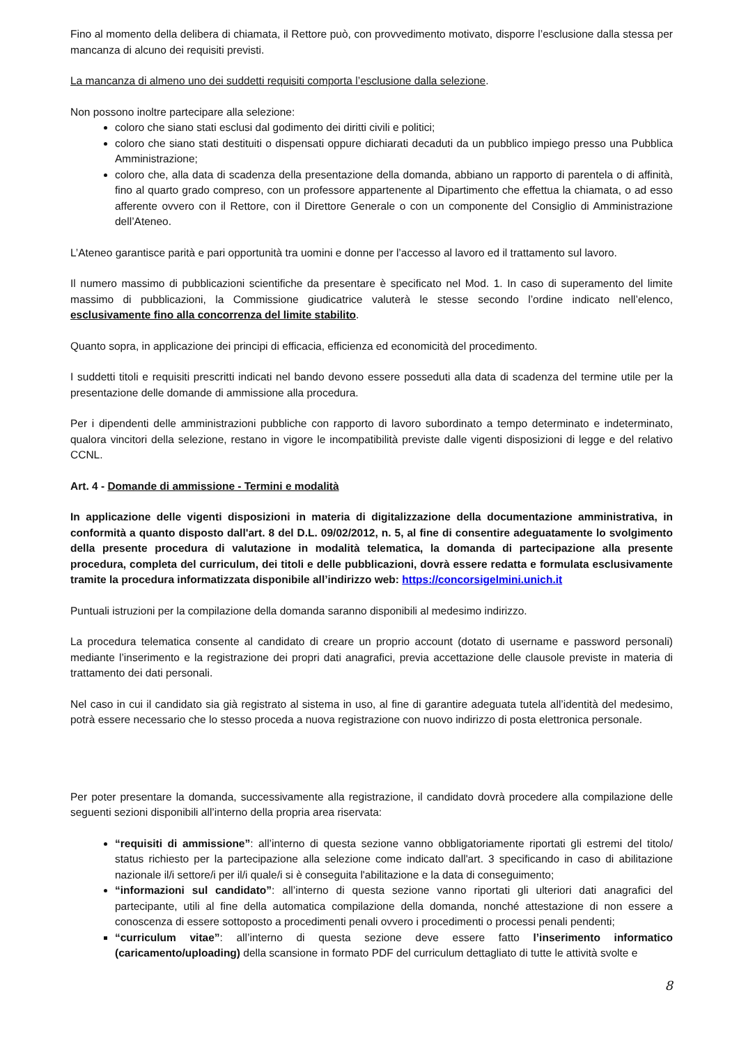Fino al momento della delibera di chiamata, il Rettore può, con provvedimento motivato, disporre l’esclusione dalla stessa per mancanza di alcuno dei requisiti previsti.
La mancanza di almeno uno dei suddetti requisiti comporta l’esclusione dalla selezione.
Non possono inoltre partecipare alla selezione:
coloro che siano stati esclusi dal godimento dei diritti civili e politici;
coloro che siano stati destituiti o dispensati oppure dichiarati decaduti da un pubblico impiego presso una Pubblica Amministrazione;
coloro che, alla data di scadenza della presentazione della domanda, abbiano un rapporto di parentela o di affinità, fino al quarto grado compreso, con un professore appartenente al Dipartimento che effettua la chiamata, o ad esso afferente ovvero con il Rettore, con il Direttore Generale o con un componente del Consiglio di Amministrazione dell’Ateneo.
L’Ateneo garantisce parità e pari opportunità tra uomini e donne per l’accesso al lavoro ed il trattamento sul lavoro.
Il numero massimo di pubblicazioni scientifiche da presentare è specificato nel Mod. 1. In caso di superamento del limite massimo di pubblicazioni, la Commissione giudicatrice valuterà le stesse secondo l’ordine indicato nell’elenco, esclusivamente fino alla concorrenza del limite stabilito.
Quanto sopra, in applicazione dei principi di efficacia, efficienza ed economicità del procedimento.
I suddetti titoli e requisiti prescritti indicati nel bando devono essere posseduti alla data di scadenza del termine utile per la presentazione delle domande di ammissione alla procedura.
Per i dipendenti delle amministrazioni pubbliche con rapporto di lavoro subordinato a tempo determinato e indeterminato, qualora vincitori della selezione, restano in vigore le incompatibilità previste dalle vigenti disposizioni di legge e del relativo CCNL.
Art. 4 - Domande di ammissione - Termini e modalità
In applicazione delle vigenti disposizioni in materia di digitalizzazione della documentazione amministrativa, in conformità a quanto disposto dall'art. 8 del D.L. 09/02/2012, n. 5, al fine di consentire adeguatamente lo svolgimento della presente procedura di valutazione in modalità telematica, la domanda di partecipazione alla presente procedura, completa del curriculum, dei titoli e delle pubblicazioni, dovrà essere redatta e formulata esclusivamente tramite la procedura informatizzata disponibile all’indirizzo web: https://concorsigelmini.unich.it
Puntuali istruzioni per la compilazione della domanda saranno disponibili al medesimo indirizzo.
La procedura telematica consente al candidato di creare un proprio account (dotato di username e password personali) mediante l’inserimento e la registrazione dei propri dati anagrafici, previa accettazione delle clausole previste in materia di trattamento dei dati personali.
Nel caso in cui il candidato sia già registrato al sistema in uso, al fine di garantire adeguata tutela all’identità del medesimo, potrà essere necessario che lo stesso proceda a nuova registrazione con nuovo indirizzo di posta elettronica personale.
Per poter presentare la domanda, successivamente alla registrazione, il candidato dovrà procedere alla compilazione delle seguenti sezioni disponibili all’interno della propria area riservata:
“requisiti di ammissione”: all’interno di questa sezione vanno obbligatoriamente riportati gli estremi del titolo/ status richiesto per la partecipazione alla selezione come indicato dall'art. 3 specificando in caso di abilitazione nazionale il/i settore/i per il/i quale/i si è conseguita l'abilitazione e la data di conseguimento;
“informazioni sul candidato”: all’interno di questa sezione vanno riportati gli ulteriori dati anagrafici del partecipante, utili al fine della automatica compilazione della domanda, nonché attestazione di non essere a conoscenza di essere sottoposto a procedimenti penali ovvero i procedimenti o processi penali pendenti;
“curriculum vitae”: all’interno di questa sezione deve essere fatto l’inserimento informatico (caricamento/uploading) della scansione in formato PDF del curriculum dettagliato di tutte le attività svolte e
8